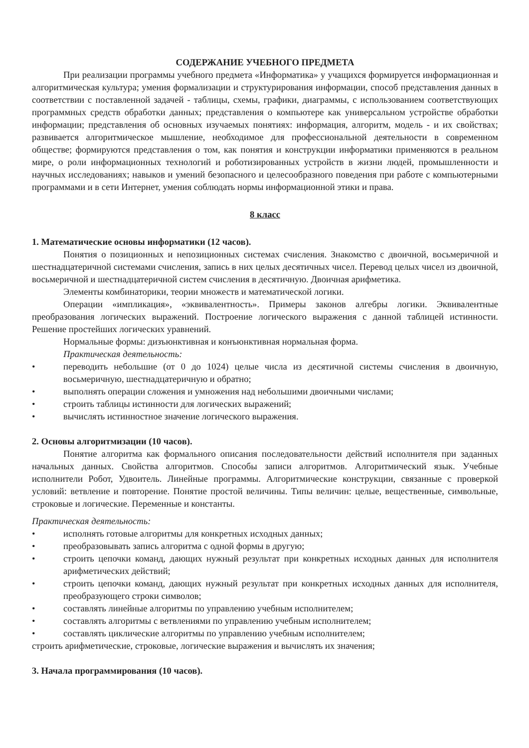СОДЕРЖАНИЕ УЧЕБНОГО ПРЕДМЕТА
При реализации программы учебного предмета «Информатика» у учащихся формируется информационная и алгоритмическая культура; умения формализации и структурирования информации, способ представления данных в соответствии с поставленной задачей - таблицы, схемы, графики, диаграммы, с использованием соответствующих программных средств обработки данных; представления о компьютере как универсальном устройстве обработки информации; представления об основных изучаемых понятиях: информация, алгоритм, модель - и их свойствах; развивается алгоритмическое мышление, необходимое для профессиональной деятельности в современном обществе; формируются представления о том, как понятия и конструкции информатики применяются в реальном мире, о роли информационных технологий и роботизированных устройств в жизни людей, промышленности и научных исследованиях; навыков и умений безопасного и целесообразного поведения при работе с компьютерными программами и в сети Интернет, умения соблюдать нормы информационной этики и права.
8 класс
1. Математические основы информатики (12 часов).
Понятия о позиционных и непозиционных системах счисления. Знакомство с двоичной, восьмеричной и шестнадцатеричной системами счисления, запись в них целых десятичных чисел. Перевод целых чисел из двоичной, восьмеричной и шестнадцатеричной систем счисления в десятичную. Двоичная арифметика.
Элементы комбинаторики, теории множеств и математической логики.
Операции «импликация», «эквивалентность». Примеры законов алгебры логики. Эквивалентные преобразования логических выражений. Построение логического выражения с данной таблицей истинности. Решение простейших логических уравнений.
Нормальные формы: дизъюнктивная и конъюнктивная нормальная форма.
Практическая деятельность:
• переводить небольшие (от 0 до 1024) целые числа из десятичной системы счисления в двоичную, восьмеричную, шестнадцатеричную и обратно;
• выполнять операции сложения и умножения над небольшими двоичными числами;
• строить таблицы истинности для логических выражений;
• вычислять истинностное значение логического выражения.
2. Основы алгоритмизации (10 часов).
Понятие алгоритма как формального описания последовательности действий исполнителя при заданных начальных данных. Свойства алгоритмов. Способы записи алгоритмов. Алгоритмический язык. Учебные исполнители Робот, Удвоитель. Линейные программы. Алгоритмические конструкции, связанные с проверкой условий: ветвление и повторение. Понятие простой величины. Типы величин: целые, вещественные, символьные, строковые и логические. Переменные и константы.
Практическая деятельность:
• исполнять готовые алгоритмы для конкретных исходных данных;
• преобразовывать запись алгоритма с одной формы в другую;
• строить цепочки команд, дающих нужный результат при конкретных исходных данных для исполнителя арифметических действий;
• строить цепочки команд, дающих нужный результат при конкретных исходных данных для исполнителя, преобразующего строки символов;
• составлять линейные алгоритмы по управлению учебным исполнителем;
• составлять алгоритмы с ветвлениями по управлению учебным исполнителем;
• составлять циклические алгоритмы по управлению учебным исполнителем;
строить арифметические, строковые, логические выражения и вычислять их значения;
3. Начала программирования (10 часов).